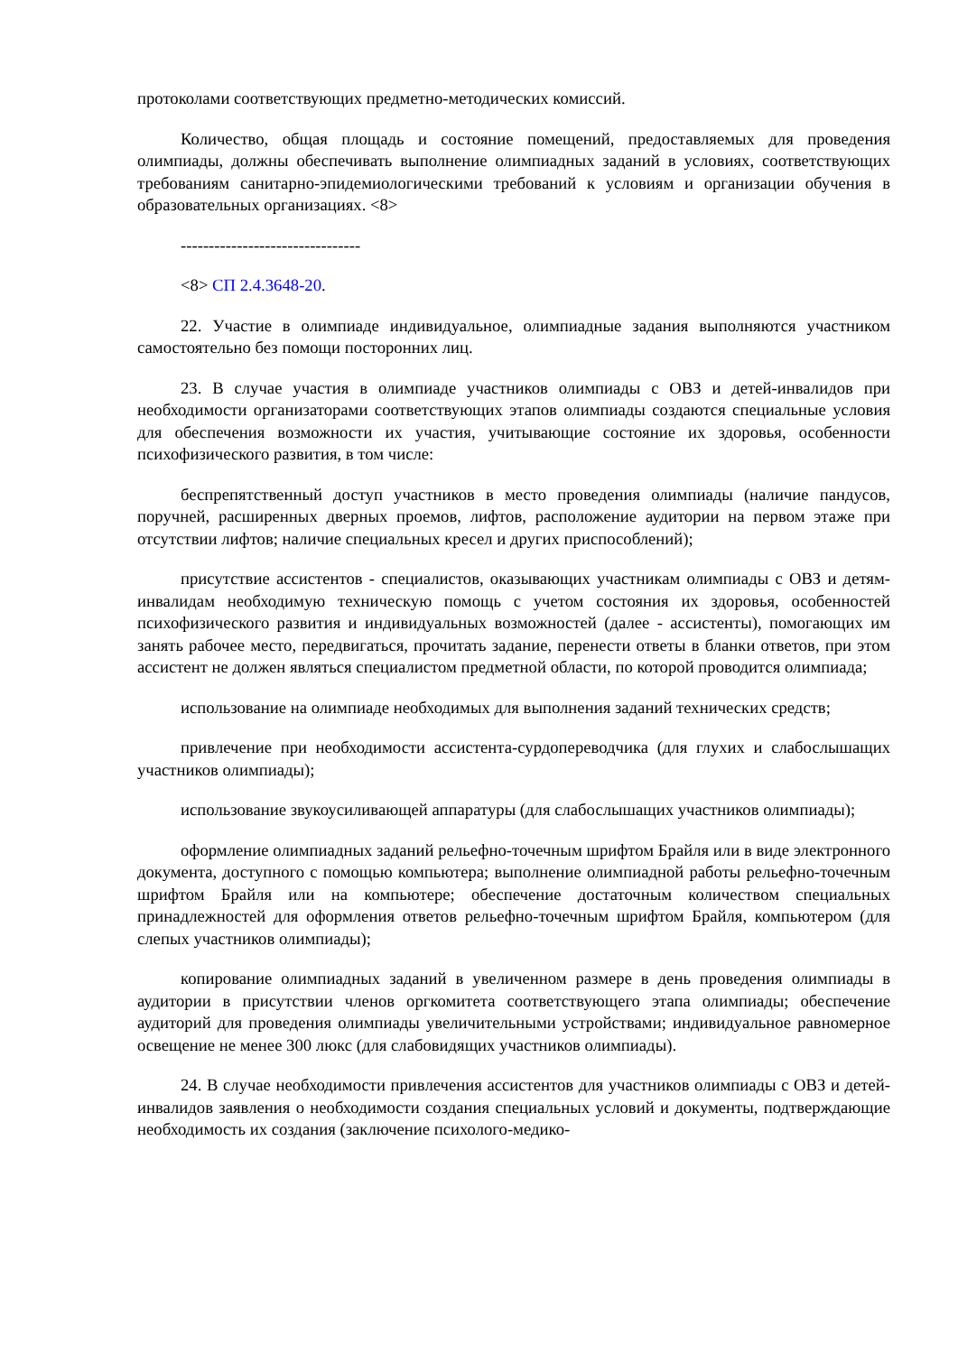протоколами соответствующих предметно-методических комиссий.
Количество, общая площадь и состояние помещений, предоставляемых для проведения олимпиады, должны обеспечивать выполнение олимпиадных заданий в условиях, соответствующих требованиям санитарно-эпидемиологическими требований к условиям и организации обучения в образовательных организациях. <8>
--------------------------------
<8> СП 2.4.3648-20.
22. Участие в олимпиаде индивидуальное, олимпиадные задания выполняются участником самостоятельно без помощи посторонних лиц.
23. В случае участия в олимпиаде участников олимпиады с ОВЗ и детей-инвалидов при необходимости организаторами соответствующих этапов олимпиады создаются специальные условия для обеспечения возможности их участия, учитывающие состояние их здоровья, особенности психофизического развития, в том числе:
беспрепятственный доступ участников в место проведения олимпиады (наличие пандусов, поручней, расширенных дверных проемов, лифтов, расположение аудитории на первом этаже при отсутствии лифтов; наличие специальных кресел и других приспособлений);
присутствие ассистентов - специалистов, оказывающих участникам олимпиады с ОВЗ и детям-инвалидам необходимую техническую помощь с учетом состояния их здоровья, особенностей психофизического развития и индивидуальных возможностей (далее - ассистенты), помогающих им занять рабочее место, передвигаться, прочитать задание, перенести ответы в бланки ответов, при этом ассистент не должен являться специалистом предметной области, по которой проводится олимпиада;
использование на олимпиаде необходимых для выполнения заданий технических средств;
привлечение при необходимости ассистента-сурдопереводчика (для глухих и слабослышащих участников олимпиады);
использование звукоусиливающей аппаратуры (для слабослышащих участников олимпиады);
оформление олимпиадных заданий рельефно-точечным шрифтом Брайля или в виде электронного документа, доступного с помощью компьютера; выполнение олимпиадной работы рельефно-точечным шрифтом Брайля или на компьютере; обеспечение достаточным количеством специальных принадлежностей для оформления ответов рельефно-точечным шрифтом Брайля, компьютером (для слепых участников олимпиады);
копирование олимпиадных заданий в увеличенном размере в день проведения олимпиады в аудитории в присутствии членов оргкомитета соответствующего этапа олимпиады; обеспечение аудиторий для проведения олимпиады увеличительными устройствами; индивидуальное равномерное освещение не менее 300 люкс (для слабовидящих участников олимпиады).
24. В случае необходимости привлечения ассистентов для участников олимпиады с ОВЗ и детей-инвалидов заявления о необходимости создания специальных условий и документы, подтверждающие необходимость их создания (заключение психолого-медико-